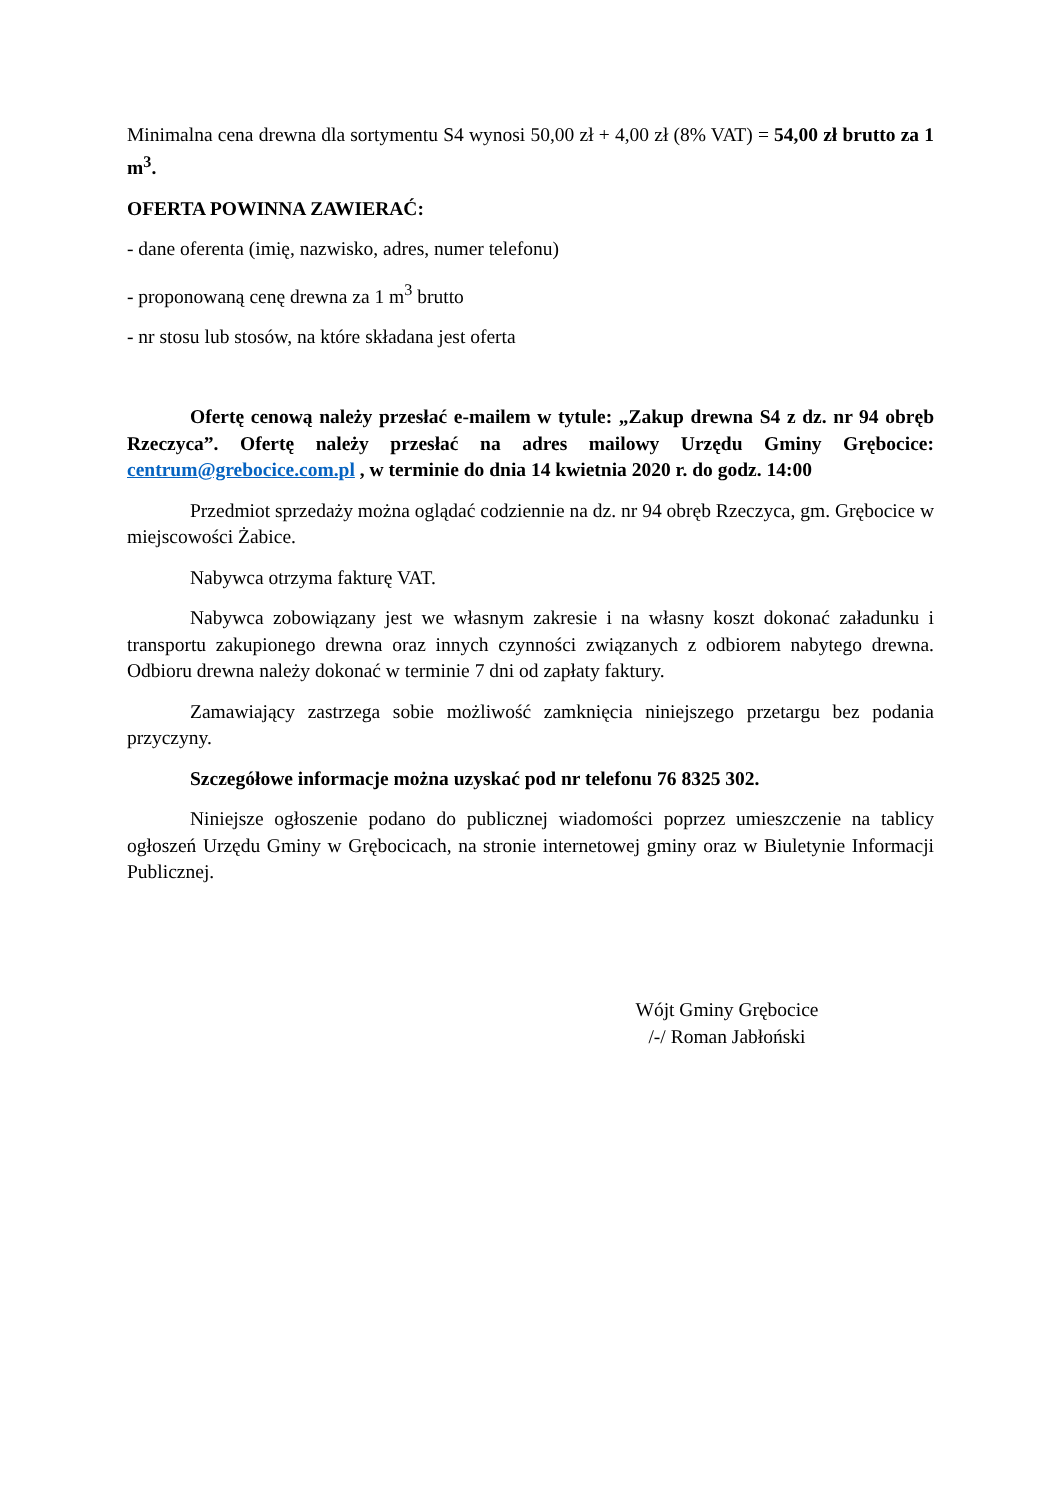Minimalna cena drewna dla sortymentu S4 wynosi 50,00 zł + 4,00 zł (8% VAT) = 54,00 zł brutto za 1 m<sup>3</sup>.
OFERTA POWINNA ZAWIERAĆ:
- dane oferenta (imię, nazwisko, adres, numer telefonu)
- proponowaną cenę drewna za 1 m<sup>3</sup> brutto
- nr stosu lub stosów, na które składana jest oferta
Ofertę cenową należy przesłać e-mailem w tytule: „Zakup drewna S4 z dz. nr 94 obręb Rzeczyca”. Ofertę należy przesłać na adres mailowy Urzędu Gminy Grębocice: centrum@grebocice.com.pl , w terminie do dnia 14 kwietnia 2020 r. do godz. 14:00
Przedmiot sprzedaży można oglądać codziennie na dz. nr 94 obręb Rzeczyca, gm. Grębocice w miejscowości Żabice.
Nabywca otrzyma fakturę VAT.
Nabywca zobowiązany jest we własnym zakresie i na własny koszt dokonać załadunku i transportu zakupionego drewna oraz innych czynności związanych z odbiorem nabytego drewna. Odbioru drewna należy dokonać w terminie 7 dni od zapłaty faktury.
Zamawiający zastrzega sobie możliwość zamknięcia niniejszego przetargu bez podania przyczyny.
Szczegółowe informacje można uzyskać pod nr telefonu 76 8325 302.
Niniejsze ogłoszenie podano do publicznej wiadomości poprzez umieszczenie na tablicy ogłoszeń Urzędu Gminy w Grębocicach, na stronie internetowej gminy oraz w Biuletynie Informacji Publicznej.
Wójt Gminy Grębocice
/-/ Roman Jabłoński